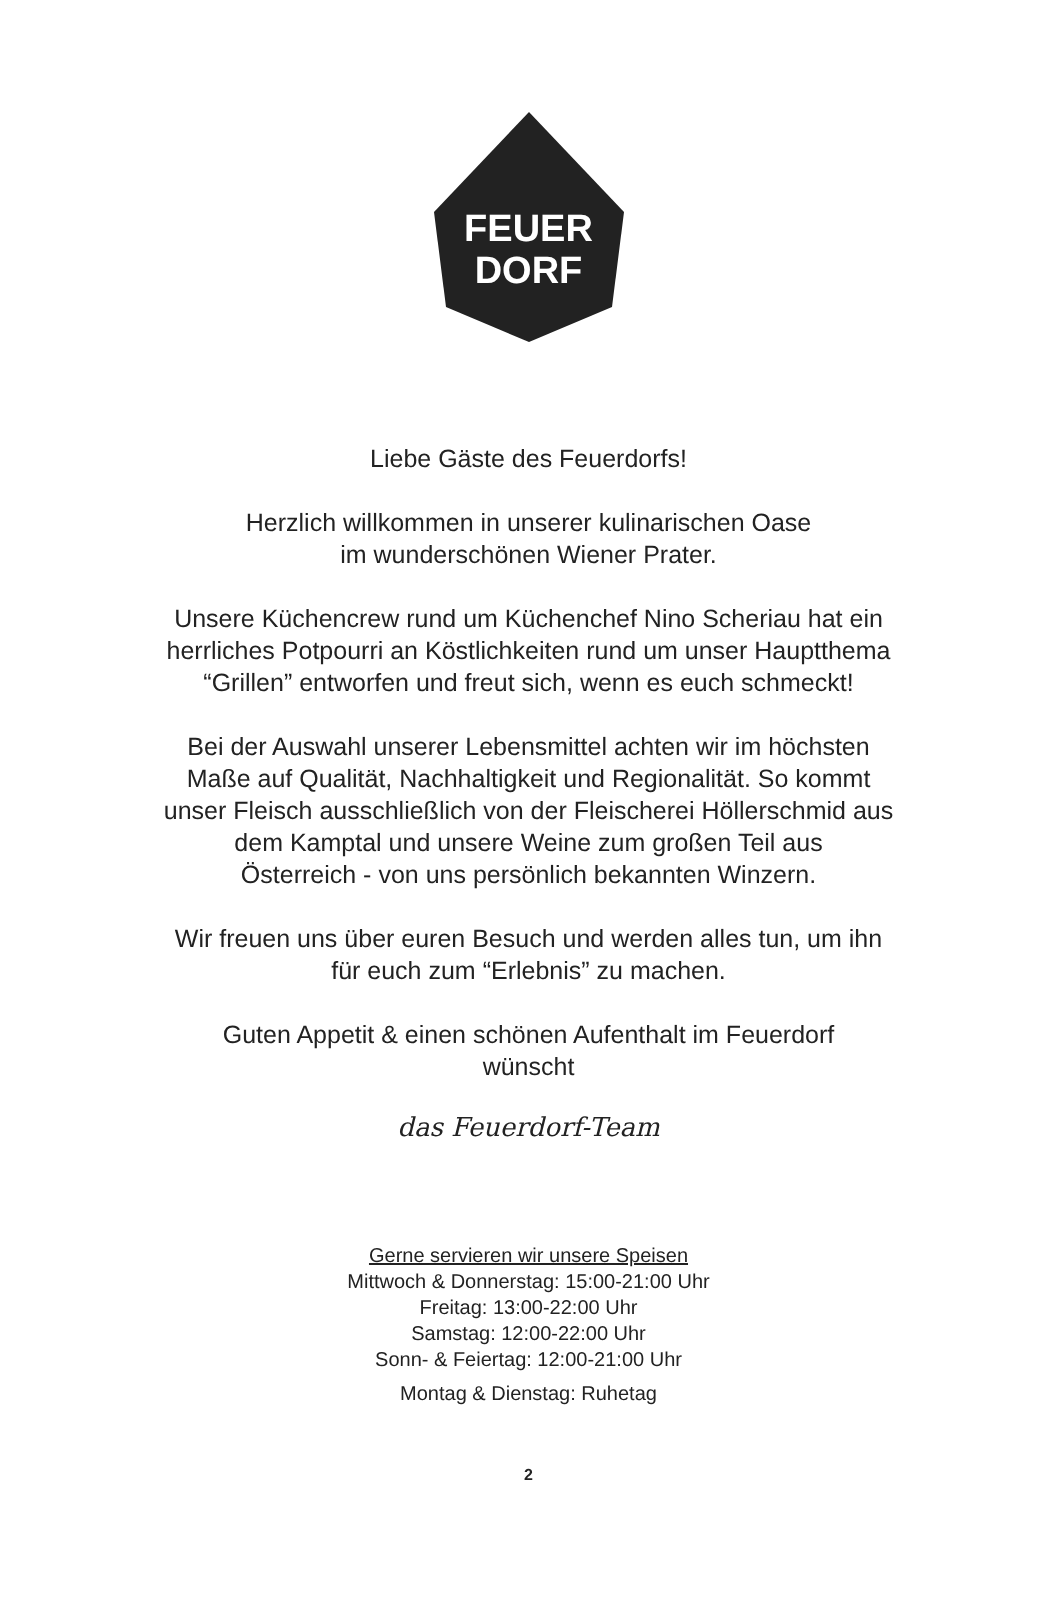FEUER
DORF
Liebe Gäste des Feuerdorfs!
Herzlich willkommen in unserer kulinarischen Oase
im wunderschönen Wiener Prater.
Unsere Küchencrew rund um Küchenchef Nino Scheriau hat ein
herrliches Potpourri an Köstlichkeiten rund um unser Hauptthema
“Grillen” entworfen und freut sich, wenn es euch schmeckt!
Bei der Auswahl unserer Lebensmittel achten wir im höchsten
Maße auf Qualität, Nachhaltigkeit und Regionalität. So kommt
unser Fleisch ausschließlich von der Fleischerei Höllerschmid aus
dem Kamptal und unsere Weine zum großen Teil aus
Österreich - von uns persönlich bekannten Winzern.
Wir freuen uns über euren Besuch und werden alles tun, um ihn
für euch zum “Erlebnis” zu machen.
Guten Appetit & einen schönen Aufenthalt im Feuerdorf
wünscht
das Feuerdorf-Team
Gerne servieren wir unsere Speisen
Mittwoch & Donnerstag: 15:00-21:00 Uhr
Freitag: 13:00-22:00 Uhr
Samstag: 12:00-22:00 Uhr
Sonn- & Feiertag: 12:00-21:00 Uhr
Montag & Dienstag: Ruhetag
2